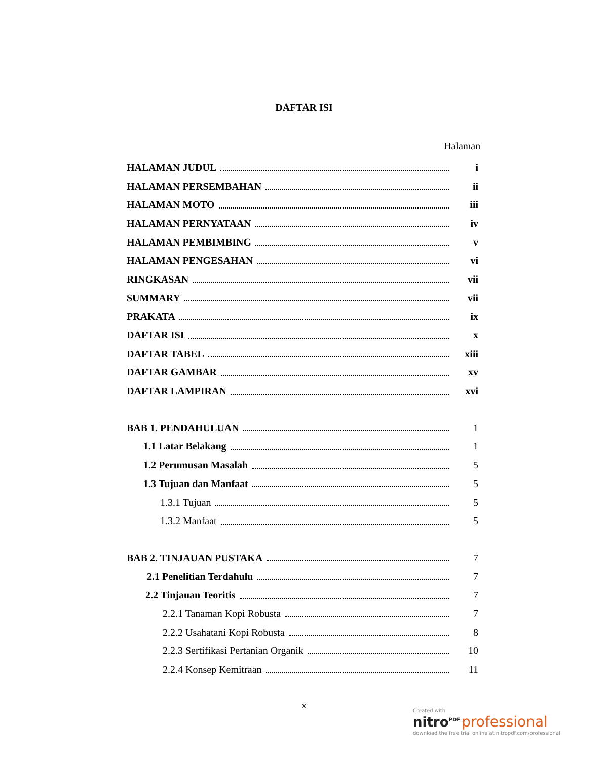DAFTAR ISI
Halaman
HALAMAN JUDUL i
HALAMAN PERSEMBAHAN ii
HALAMAN MOTO iii
HALAMAN PERNYATAAN iv
HALAMAN PEMBIMBING v
HALAMAN PENGESAHAN vi
RINGKASAN vii
SUMMARY vii
PRAKATA ix
DAFTAR ISI x
DAFTAR TABEL xiii
DAFTAR GAMBAR xv
DAFTAR LAMPIRAN xvi
BAB 1. PENDAHULUAN 1
1.1 Latar Belakang 1
1.2 Perumusan Masalah 5
1.3 Tujuan dan Manfaat 5
1.3.1 Tujuan 5
1.3.2 Manfaat 5
BAB 2. TINJAUAN PUSTAKA 7
2.1 Penelitian Terdahulu 7
2.2 Tinjauan Teoritis 7
2.2.1 Tanaman Kopi Robusta 7
2.2.2 Usahatani Kopi Robusta 8
2.2.3 Sertifikasi Pertanian Organik 10
2.2.4 Konsep Kemitraan 11
x
Created with
nitro<sup>PDF</sup> professional
download the free trial online at nitropdf.com/professional